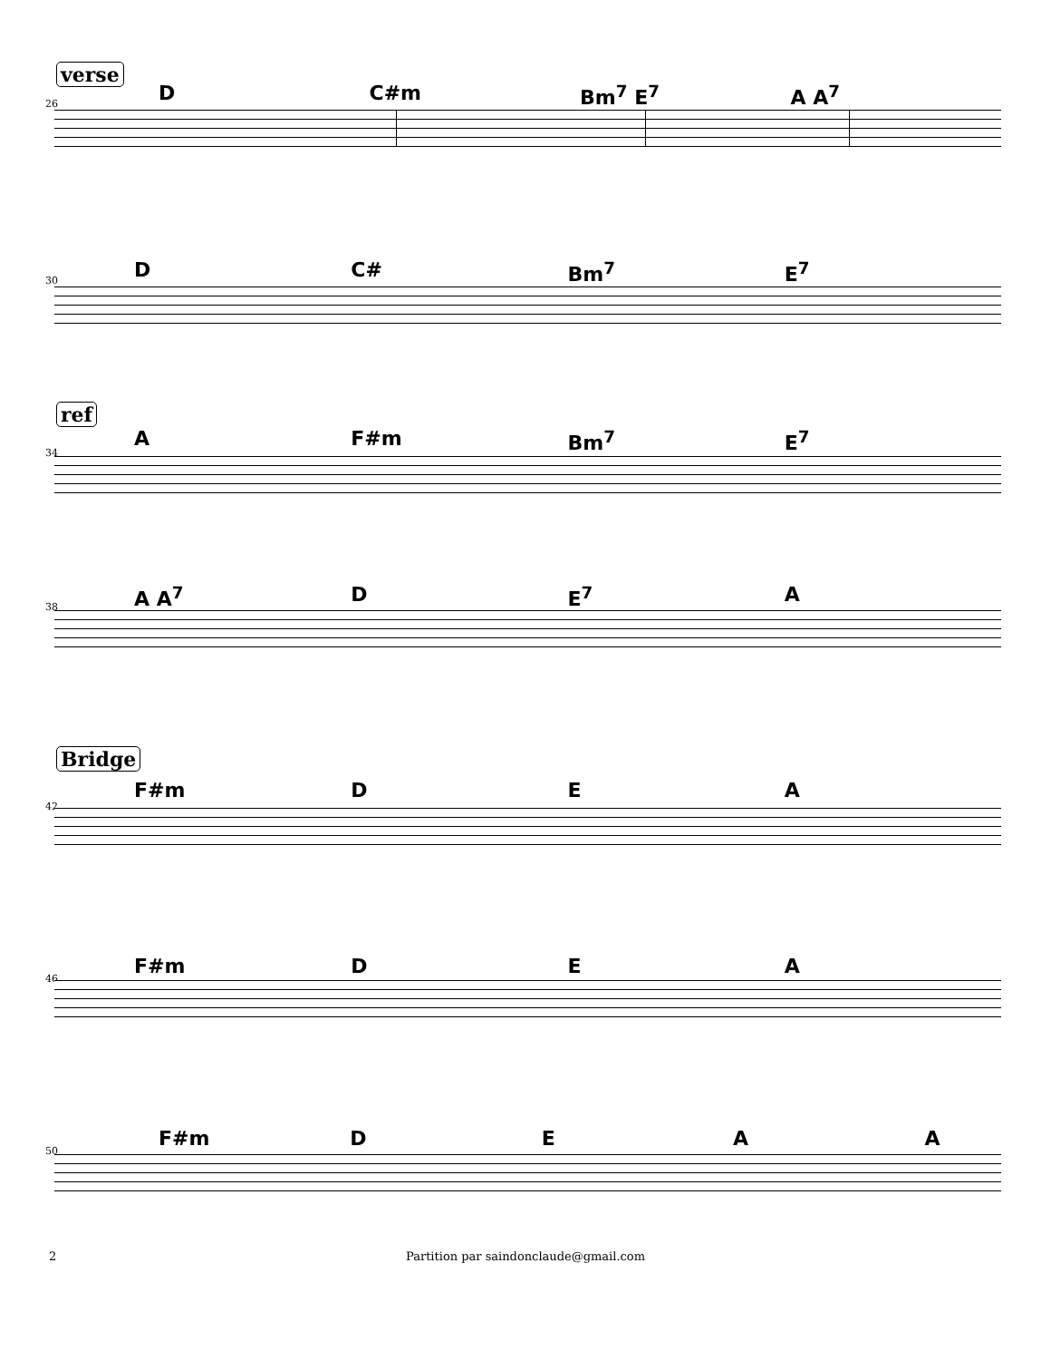verse
26 D C#m Bm<sup>7</sup> E<sup>7</sup> A A<sup>7</sup>
30 D C# Bm<sup>7</sup> E<sup>7</sup>
ref
34
A F#m Bm<sup>7</sup> E<sup>7</sup>
38
A A<sup>7</sup> D E<sup>7</sup> A
Bridge
42
F#m D E A
46
F#m D E A
50
F#m DEAA
2
Partition par saindonclaude@gmail.com